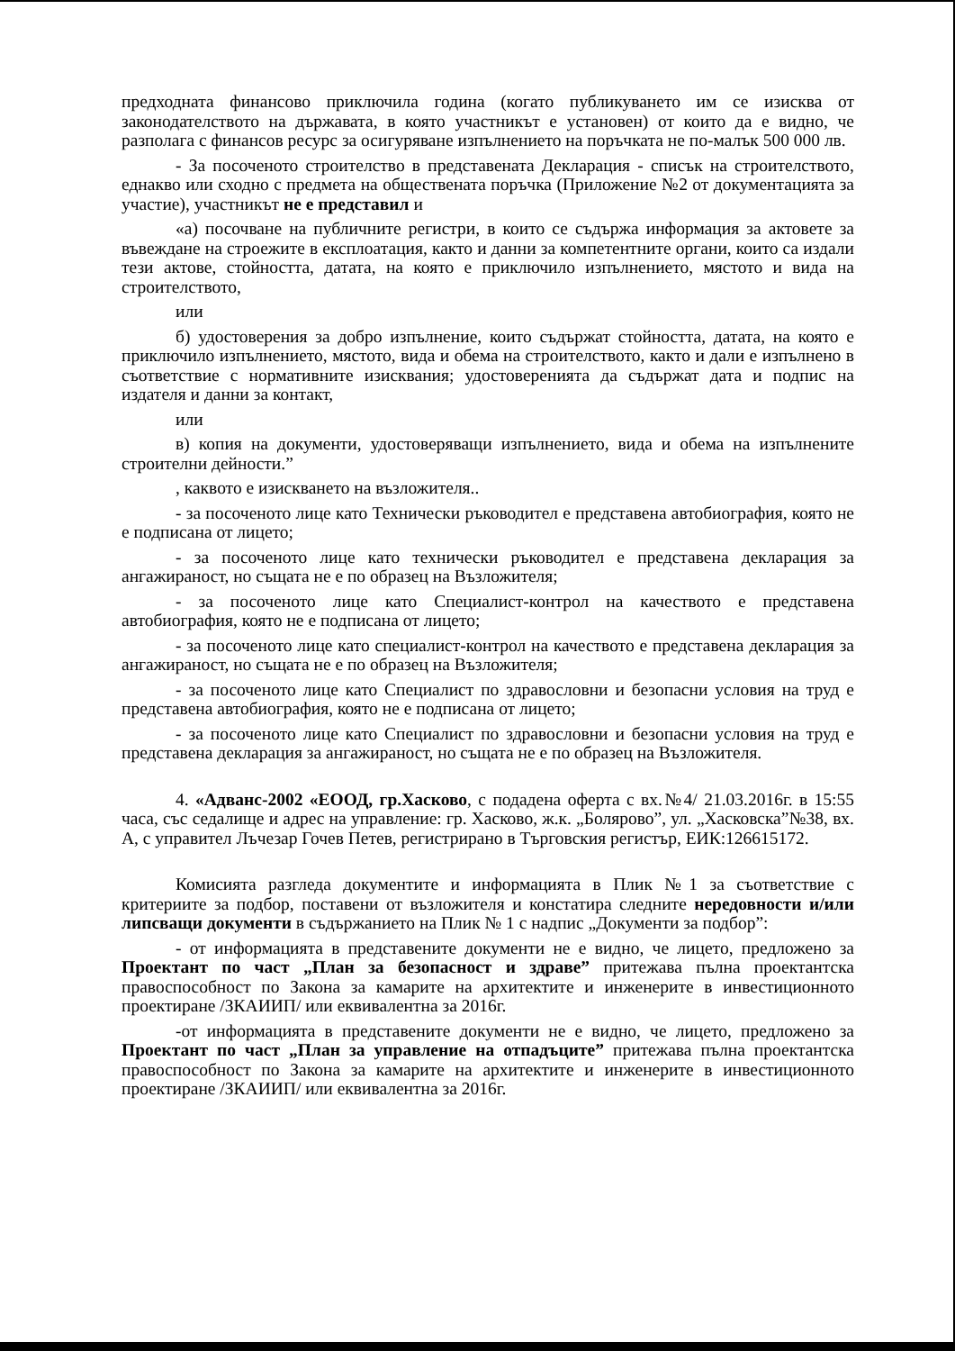предходната финансово приключила година (когато публикуването им се изисква от законодателството на държавата, в която участникът е установен) от които да е видно, че разполага с финансов ресурс за осигуряване изпълнението на поръчката не по-малък 500 000 лв.
- За посоченото строителство в представената Декларация - списък на строителството, еднакво или сходно с предмета на обществената поръчка (Приложение №2 от документацията за участие), участникът не е представил и
«а) посочване на публичните регистри, в които се съдържа информация за актовете за въвеждане на строежите в експлоатация, както и данни за компетентните органи, които са издали тези актове, стойността, датата, на която е приключило изпълнението, мястото и вида на строителството,
или
б) удостоверения за добро изпълнение, които съдържат стойността, датата, на която е приключило изпълнението, мястото, вида и обема на строителството, както и дали е изпълнено в съответствие с нормативните изисквания; удостоверенията да съдържат дата и подпис на издателя и данни за контакт,
или
в) копия на документи, удостоверяващи изпълнението, вида и обема на изпълнените строителни дейности.”
, каквото е изискването на възложителя..
- за посоченото лице като Технически ръководител е представена автобиография, която не е подписана от лицето;
- за посоченото лице като технически ръководител е представена декларация за ангажираност, но същата не е по образец на Възложителя;
- за посоченото лице като Специалист-контрол на качеството е представена автобиография, която не е подписана от лицето;
- за посоченото лице като специалист-контрол на качеството е представена декларация за ангажираност, но същата не е по образец на Възложителя;
- за посоченото лице като Специалист по здравословни и безопасни условия на труд е представена автобиография, която не е подписана от лицето;
- за посоченото лице като Специалист по здравословни и безопасни условия на труд е представена декларация за ангажираност, но същата не е по образец на Възложителя.
4. «Адванс-2002 «ЕООД, гр.Хасково, с подадена оферта с вх.№4/ 21.03.2016г. в 15:55 часа, със седалище и адрес на управление: гр. Хасково, ж.к. „Болярово”, ул. „Хасковска”№38, вх. А, с управител Лъчезар Гочев Петев, регистрирано в Търговския регистър, ЕИК:126615172.
Комисията разгледа документите и информацията в Плик №1 за съответствие с критериите за подбор, поставени от възложителя и констатира следните нередовности и/или липсващи документи в съдържанието на Плик № 1 с надпис „Документи за подбор”:
- от информацията в представените документи не е видно, че лицето, предложено за Проектант по част „План за безопасност и здраве” притежава пълна проектантска правоспособност по Закона за камарите на архитектите и инженерите в инвестиционното проектиране /ЗКАИИП/ или еквивалентна за 2016г.
-от информацията в представените документи не е видно, че лицето, предложено за Проектант по част „План за управление на отпадъците” притежава пълна проектантска правоспособност по Закона за камарите на архитектите и инженерите в инвестиционното проектиране /ЗКАИИП/ или еквивалентна за 2016г.